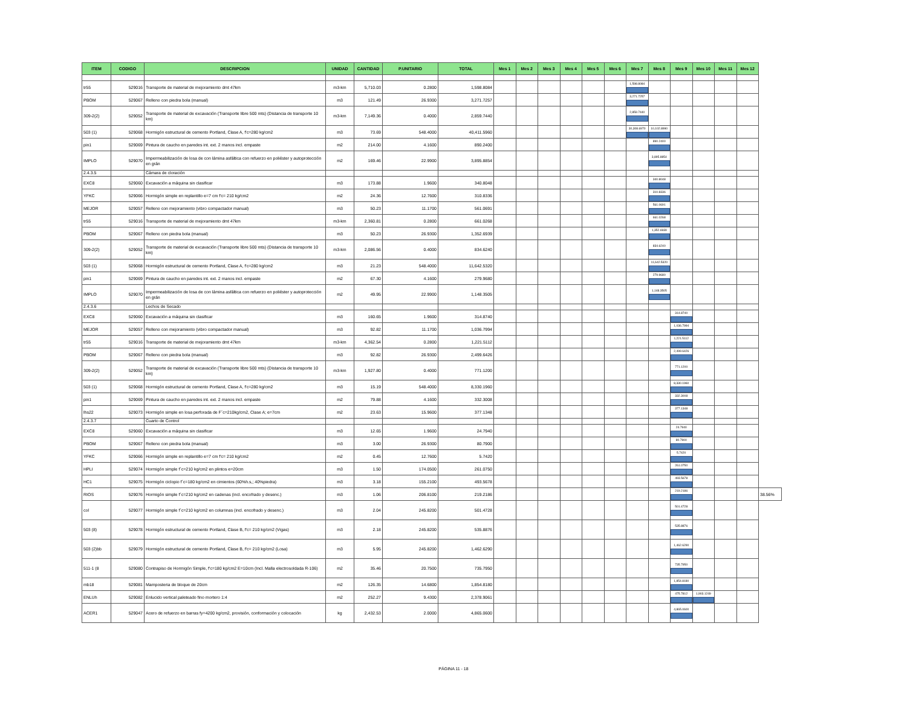| ITEM | CODIGO | DESCRIPCION | UNIDAD | CANTIDAD | P.UNITARIO | TOTAL | Mes 1 | Mes 2 | Mes 3 | Mes 4 | Mes 5 | Mes 6 | Mes 7 | Mes 8 | Mes 9 | Mes 10 | Mes 11 | Mes 12 | |
| tr55 | 529016 | Transporte de material de mejoramiento dmt 47km | m3-km | 5,710.03 | 0.2800 | 1,598.8084 | | | | | | | 1,598.8084 | | | | | | |
| PBOM | 529067 | Relleno con piedra bola (manual) | m3 | 121.49 | 26.9300 | 3,271.7257 | | | | | | | 3,271.7257 | | | | | | |
| 309-2(2) | 529052 | Transporte de material de excavación (Transporte libre 500 mts) (Distancia de transporte 10 km) | m3-km | 7,149.36 | 0.4000 | 2,859.7440 | | | | | | | 2,859.7440 | | | | | | |
| 503 (1) | 529068 | Hormigón estructural de cemento Portland, Clase A, f'c=280 kg/cm2 | m3 | 73.69 | 548.4000 | 40,411.5960 | | | | | | | 30,308.6970 | 10,102.8990 | | | | | |
| pin1 | 529069 | Pintura de caucho en paredes int. ext. 2 manos incl. empaste | m2 | 214.00 | 4.1600 | 890.2400 | | | | | | | | 890.2400 | | | | | |
| IMPLO | 529070 | Impermeabilización de losa de con lámina asfáltica con refuerzo en poliéster y autoprotección en grán | m2 | 169.46 | 22.9900 | 3,895.8854 | | | | | | | | 3,895.8854 | | | | | |
| 2.4.3.5 | | Cámara de cloración | | | | | | | | | | | | | | | | | |
| EXC8 | 529060 | Excavación a máquina sin clasificar | m3 | 173.88 | 1.9600 | 340.8048 | | | | | | | | 340.8048 | | | | | |
| YFKC | 529066 | Hormigón simple en replantillo e=7 cm f'c= 210 kg/cm2 | m2 | 24.36 | 12.7600 | 310.8336 | | | | | | | | 310.8336 | | | | | |
| MEJOR | 529057 | Relleno con mejoramiento (vibro compactador manual) | m3 | 50.23 | 11.1700 | 561.0691 | | | | | | | | 561.0691 | | | | | |
| tr55 | 529016 | Transporte de material de mejoramiento dmt 47km | m3-km | 2,360.81 | 0.2800 | 661.0268 | | | | | | | | 661.0268 | | | | | |
| PBOM | 529067 | Relleno con piedra bola (manual) | m3 | 50.23 | 26.9300 | 1,352.6939 | | | | | | | | 1,352.6939 | | | | | |
| 309-2(2) | 529052 | Transporte de material de excavación (Transporte libre 500 mts) (Distancia de transporte 10 km) | m3-km | 2,086.56 | 0.4000 | 834.6240 | | | | | | | | 834.6240 | | | | | |
| 503 (1) | 529068 | Hormigón estructural de cemento Portland, Clase A, f'c=280 kg/cm2 | m3 | 21.23 | 548.4000 | 11,642.5320 | | | | | | | | 11,642.5320 | | | | | |
| pin1 | 529069 | Pintura de caucho en paredes int. ext. 2 manos incl. empaste | m2 | 67.30 | 4.1600 | 279.9680 | | | | | | | | 279.9680 | | | | | |
| IMPLO | 529070 | Impermeabilización de losa de con lámina asfáltica con refuerzo en poliéster y autoprotección en grán | m2 | 49.95 | 22.9900 | 1,148.3505 | | | | | | | | 1,148.3505 | | | | | |
| 2.4.3.6 | | Lechos de Secado | | | | | | | | | | | | | | | | | |
| EXC8 | 529060 | Excavación a máquina sin clasificar | m3 | 160.65 | 1.9600 | 314.8740 | | | | | | | | | 314.8740 | | | | |
| MEJOR | 529057 | Relleno con mejoramiento (vibro compactador manual) | m3 | 92.82 | 11.1700 | 1,036.7994 | | | | | | | | | 1,036.7994 | | | | |
| tr55 | 529016 | Transporte de material de mejoramiento dmt 47km | m3-km | 4,362.54 | 0.2800 | 1,221.5112 | | | | | | | | | 1,221.5112 | | | | |
| PBOM | 529067 | Relleno con piedra bola (manual) | m3 | 92.82 | 26.9300 | 2,499.6426 | | | | | | | | | 2,499.6426 | | | | |
| 309-2(2) | 529052 | Transporte de material de excavación (Transporte libre 500 mts) (Distancia de transporte 10 km) | m3-km | 1,927.80 | 0.4000 | 771.1200 | | | | | | | | | 771.1200 | | | | |
| 503 (1) | 529068 | Hormigón estructural de cemento Portland, Clase A, f'c=280 kg/cm2 | m3 | 15.19 | 548.4000 | 8,330.1960 | | | | | | | | | 8,330.1960 | | | | |
| pin1 | 529069 | Pintura de caucho en paredes int. ext. 2 manos incl. empaste | m2 | 79.88 | 4.1600 | 332.3008 | | | | | | | | | 332.3008 | | | | |
| lhs22 | 529073 | Hormigón simple en losa perforada de F´c=210kg/cm2, Clase A; e=7cm | m2 | 23.63 | 15.9600 | 377.1348 | | | | | | | | | 377.1348 | | | | |
| 2.4.3.7 | | Cuarto de Control | | | | | | | | | | | | | | | | | |
| EXC8 | 529060 | Excavación a máquina sin clasificar | m3 | 12.65 | 1.9600 | 24.7940 | | | | | | | | | 24.7940 | | | | |
| PBOM | 529067 | Relleno con piedra bola (manual) | m3 | 3.00 | 26.9300 | 80.7900 | | | | | | | | | 80.7900 | | | | |
| YFKC | 529066 | Hormigón simple en replantillo e=7 cm f'c= 210 kg/cm2 | m2 | 0.45 | 12.7600 | 5.7420 | | | | | | | | | 5.7420 | | | | |
| HPLI | 529074 | Hormigón simple f´c=210 kg/cm2 en plintos e=20cm | m3 | 1.50 | 174.0500 | 261.0750 | | | | | | | | | 261.0750 | | | | |
| HC1 | 529075 | Hormigón ciclopio f´c=180 kg/cm2 en cimientos (60%h.s,; 40%piedra) | m3 | 3.18 | 155.2100 | 493.5678 | | | | | | | | | 493.5678 | | | | |
| RIOS | 529076 | Hormigón simple f´c=210 kg/cm2 en cadenas (incl. encofrado y desenc.) | m3 | 1.06 | 206.8100 | 219.2186 | | | | | | | | | 219.2186 | | | | 38.56% |
| col | 529077 | Hormigón simple f´c=210 kg/cm2 en columnas (incl. encofrado y desenc.) | m3 | 2.04 | 245.8200 | 501.4728 | | | | | | | | | 501.4728 | | | | |
| 503 (8) | 529078 | Hormigón estructural de cemento Portland, Clase B, f'c= 210 kg/cm2 (Vigas) | m3 | 2.18 | 245.8200 | 535.8876 | | | | | | | | | 535.8876 | | | | |
| 503 (2)bb | 529079 | Hormigón estructural de cemento Portland, Clase B, f'c= 210 kg/cm2 (Losa) | m3 | 5.95 | 245.8200 | 1,462.6290 | | | | | | | | | 1,462.6290 | | | | |
| 511-1 (8 | 529080 | Contrapiso de Hormigón Simple, f'c=180 kg/cm2 E=10cm (Incl. Malla electrosoldada R-106) | m2 | 35.46 | 20.7500 | 735.7950 | | | | | | | | | 735.7950 | | | | |
| mb18 | 529081 | Mamposteria de bloque de 20cm | m2 | 126.35 | 14.6800 | 1,854.8180 | | | | | | | | | 1,854.8180 | | | | |
| ENLUh | 529082 | Enlucido vertical paleteado fino mortero 1:4 | m2 | 252.27 | 9.4300 | 2,378.9061 | | | | | | | | | 475.7812 | 1,903.1249 | | | |
| ACER1 | 529047 | Acero de refuerzo en barras fy=4200 kg/cm2, provisión, conformación y colocación | kg | 2,432.53 | 2.0000 | 4,865.0600 | | | | | | | | | 4,865.0600 | | | | |
PÁGINA 11 - 18